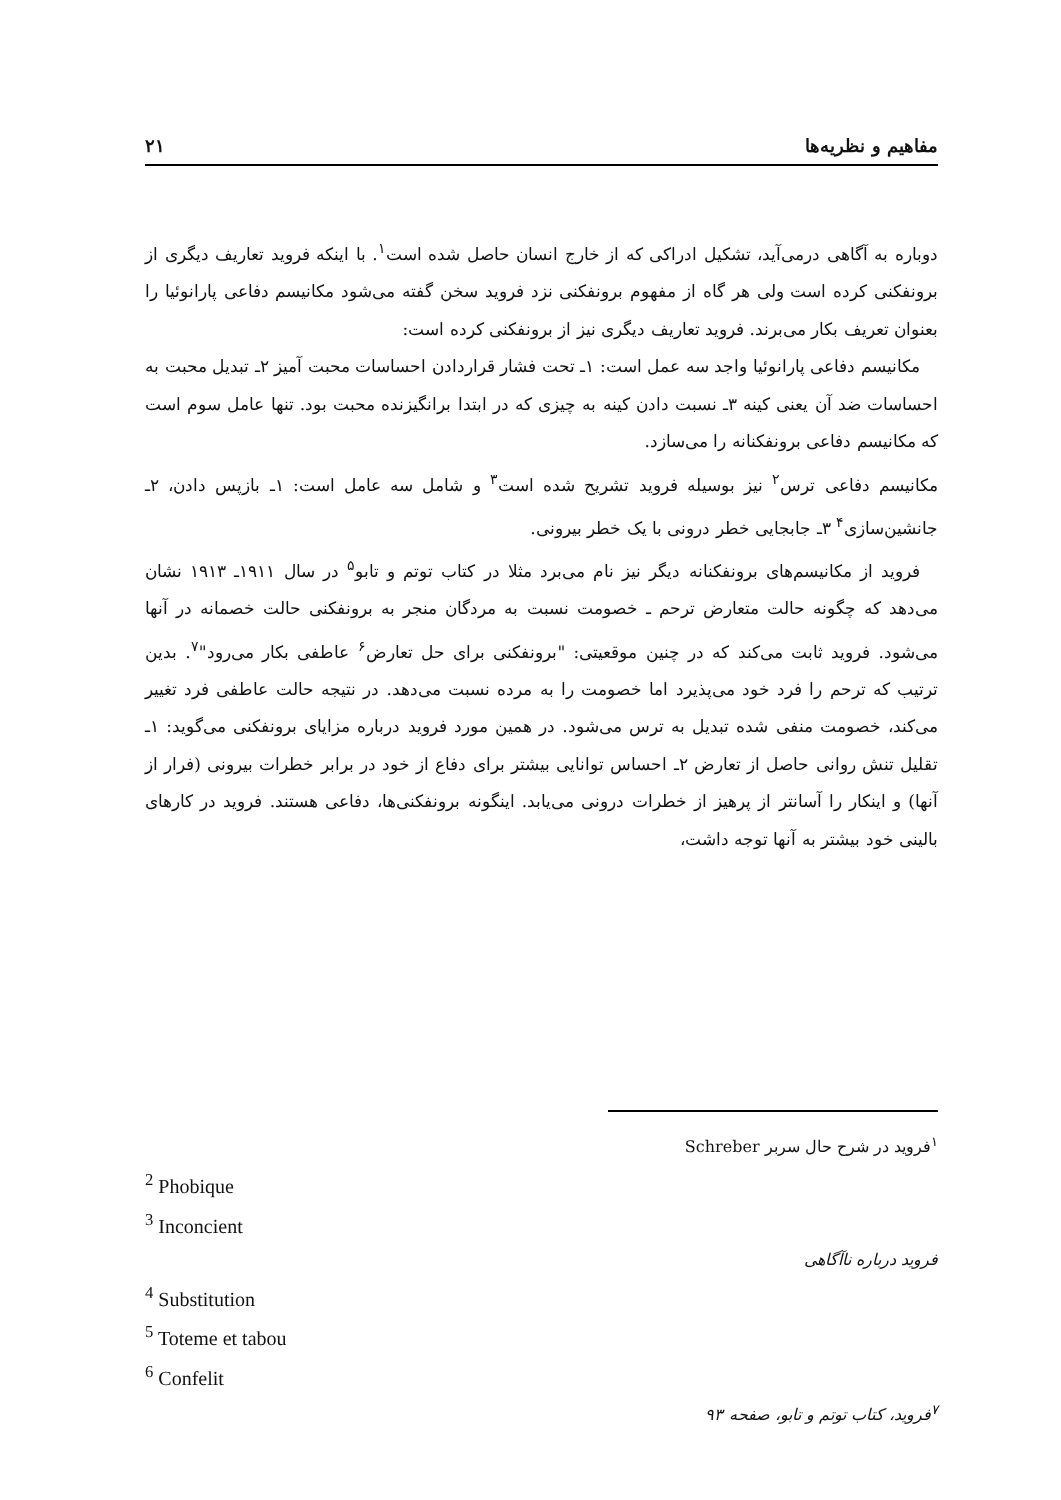مفاهیم و نظریه‌ها ۲۱
دوباره به آگاهی درمی‌آید، تشکیل ادراکی که از خارج انسان حاصل شده است<sup>۱</sup>. با اینکه فروید تعاریف دیگری از برونفکنی کرده است ولی هر گاه از مفهوم برونفکنی نزد فروید سخن گفته می‌شود مکانیسم دفاعی پارانوئیا را بعنوان تعریف بکار می‌برند. فروید تعاریف دیگری نیز از برونفکنی کرده است:
مکانیسم دفاعی پارانوئیا واجد سه عمل است: ۱ـ تحت فشار قراردادن احساسات محبت آمیز ۲ـ تبدیل محبت به احساسات ضد آن یعنی کینه ۳ـ نسبت دادن کینه به چیزی که در ابتدا برانگیزنده محبت بود. تنها عامل سوم است که مکانیسم دفاعی برونفکنانه را می‌سازد.
مکانیسم دفاعی ترس<sup>۲</sup> نیز بوسیله فروید تشریح شده است<sup>۳</sup> و شامل سه عامل است: ۱ـ بازپس دادن، ۲ـ جانشین‌سازی<sup>۴</sup> ۳ـ جابجایی خطر درونی با یک خطر بیرونی.
فروید از مکانیسم‌های برونفکنانه دیگر نیز نام می‌برد مثلا در کتاب توتم و تابو<sup>۵</sup> در سال ۱۹۱۱ـ ۱۹۱۳ نشان می‌دهد که چگونه حالت متعارض ترحم ـ خصومت نسبت به مردگان منجر به برونفکنی حالت خصمانه در آنها می‌شود. فروید ثابت می‌کند که در چنین موقعیتی: "برونفکنی برای حل تعارض<sup>۶</sup> عاطفی بکار می‌رود"<sup>۷</sup>. بدین ترتیب که ترحم را فرد خود می‌پذیرد اما خصومت را به مرده نسبت می‌دهد. در نتیجه حالت عاطفی فرد تغییر می‌کند، خصومت منفی شده تبدیل به ترس می‌شود. در همین مورد فروید درباره مزایای برونفکنی می‌گوید: ۱ـ تقلیل تنش روانی حاصل از تعارض ۲ـ احساس توانایی بیشتر برای دفاع از خود در برابر خطرات بیرونی (فرار از آنها) و اینکار را آسانتر از پرهیز از خطرات درونی می‌یابد. اینگونه برونفکنی‌ها، دفاعی هستند. فروید در کارهای بالینی خود بیشتر به آنها توجه داشت،
<sup>۱</sup> فروید در شرح حال سربر Schreber
<sup>2</sup> Phobique
<sup>3</sup> Inconcient
فروید درباره ناآگاهی
<sup>4</sup> Substitution
<sup>5</sup> Toteme et tabou
<sup>6</sup> Confelit
<sup>۷</sup> فروید، کتاب توتم و تابو، صفحه ۹۳